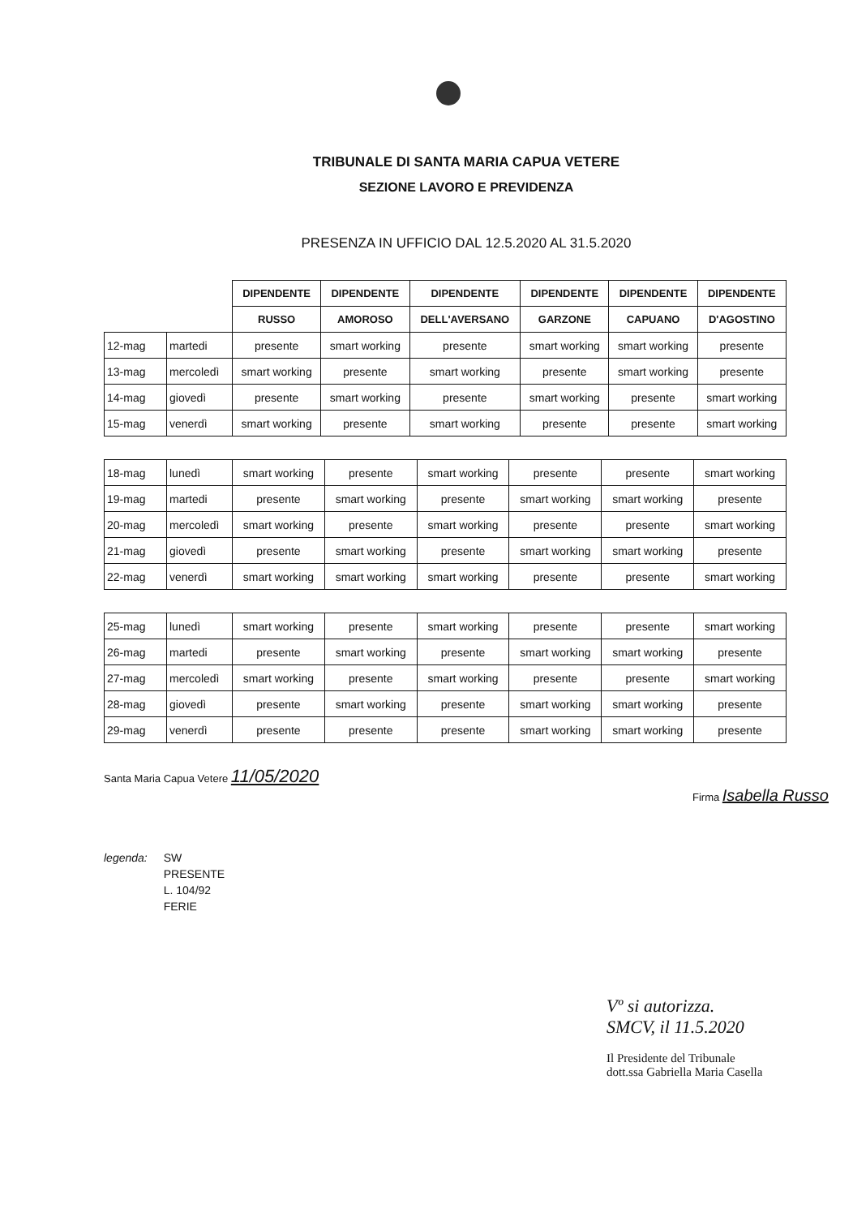TRIBUNALE DI SANTA MARIA CAPUA VETERE
SEZIONE LAVORO E PREVIDENZA
PRESENZA IN UFFICIO DAL 12.5.2020 AL 31.5.2020
| | | DIPENDENTE | DIPENDENTE | DIPENDENTE | DIPENDENTE | DIPENDENTE | DIPENDENTE |
| --- | --- | --- | --- | --- | --- | --- | --- |
| | | RUSSO | AMOROSO | DELL'AVERSANO | GARZONE | CAPUANO | D'AGOSTINO |
| 12-mag | martedi | presente | smart working | presente | smart working | smart working | presente |
| 13-mag | mercoledì | smart working | presente | smart working | presente | smart working | presente |
| 14-mag | giovedì | presente | smart working | presente | smart working | presente | smart working |
| 15-mag | venerdì | smart working | presente | smart working | presente | presente | smart working |
| 18-mag | lunedì | smart working | presente | smart working | presente | presente | smart working |
| 19-mag | martedi | presente | smart working | presente | smart working | smart working | presente |
| 20-mag | mercoledì | smart working | presente | smart working | presente | presente | smart working |
| 21-mag | giovedì | presente | smart working | presente | smart working | smart working | presente |
| 22-mag | venerdì | smart working | smart working | smart working | presente | presente | smart working |
| 25-mag | lunedì | smart working | presente | smart working | presente | presente | smart working |
| 26-mag | martedi | presente | smart working | presente | smart working | smart working | presente |
| 27-mag | mercoledì | smart working | presente | smart working | presente | presente | smart working |
| 28-mag | giovedì | presente | smart working | presente | smart working | smart working | presente |
| 29-mag | venerdì | presente | presente | presente | smart working | smart working | presente |
Santa Maria Capua Vetere 11/05/2020
Firma Isabella Russo
legenda: SW
PRESENTE
L. 104/92
FERIE
Vº si autorizza.
SMCV, il 11.5.2020
Il Presidente del Tribunale
dott.ssa Gabriella Maria Casella